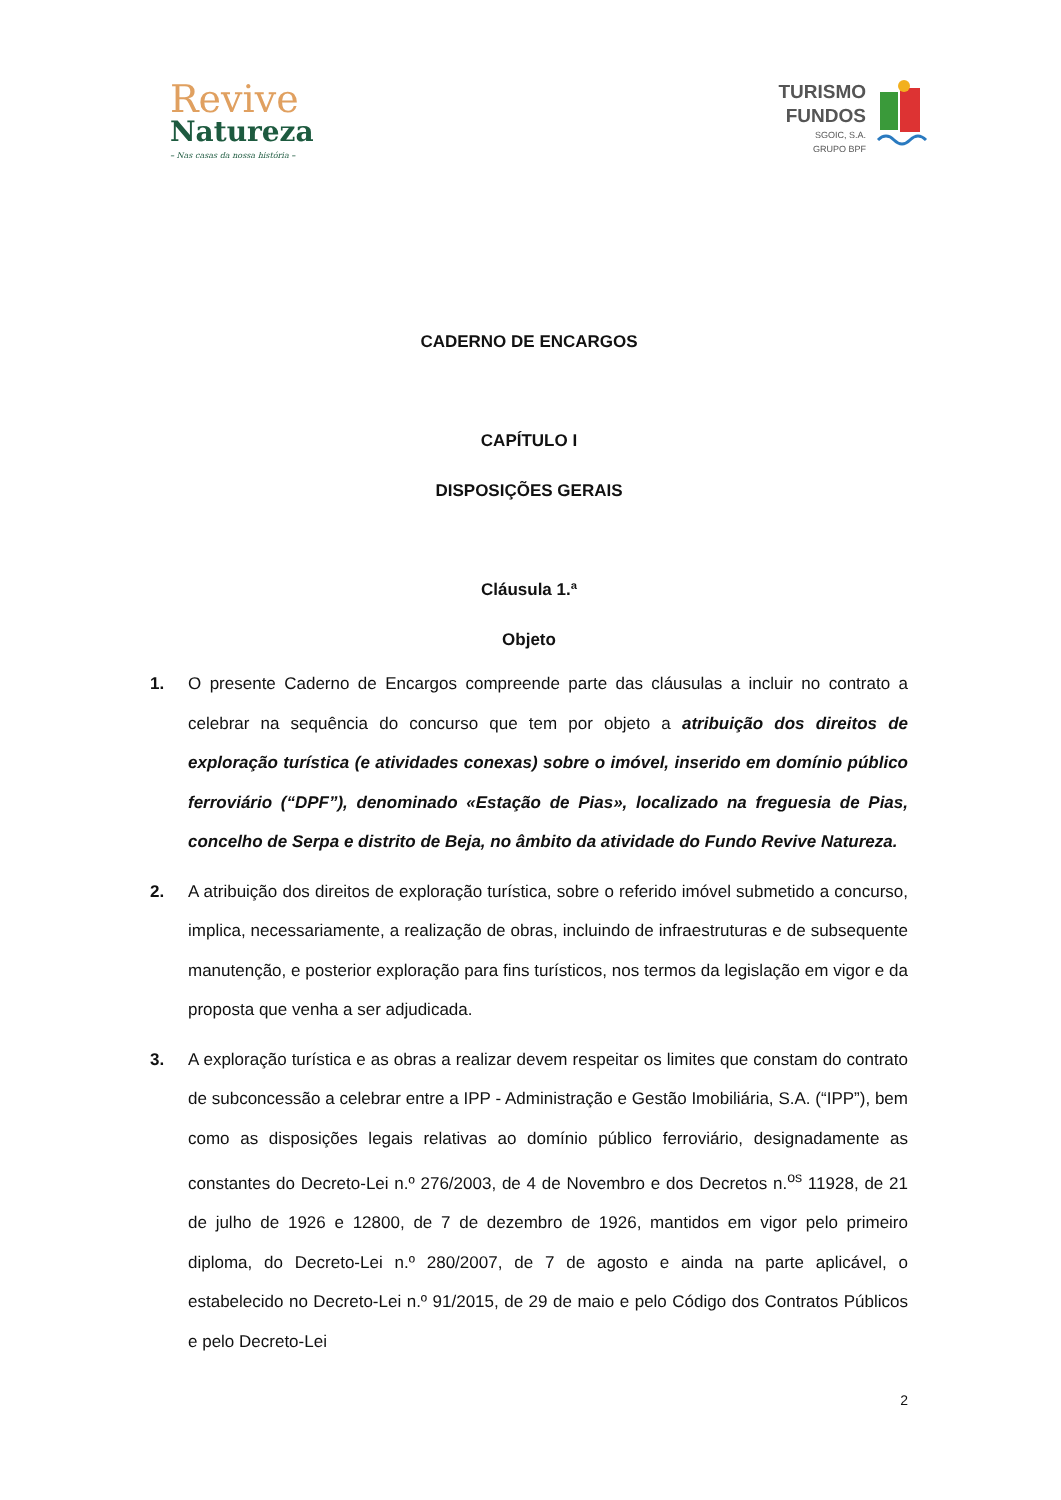Revive
Natureza
– Nas casas da nossa história –
TURISMO
FUNDOS
SGOIC, S.A.
GRUPO BPF
CADERNO DE ENCARGOS
CAPÍTULO I
DISPOSIÇÕES GERAIS
Cláusula 1.ª
Objeto
1. O presente Caderno de Encargos compreende parte das cláusulas a incluir no contrato a celebrar na sequência do concurso que tem por objeto a atribuição dos direitos de exploração turística (e atividades conexas) sobre o imóvel, inserido em domínio público ferroviário (“DPF”), denominado «Estação de Pias», localizado na freguesia de Pias, concelho de Serpa e distrito de Beja, no âmbito da atividade do Fundo Revive Natureza.
2. A atribuição dos direitos de exploração turística, sobre o referido imóvel submetido a concurso, implica, necessariamente, a realização de obras, incluindo de infraestruturas e de subsequente manutenção, e posterior exploração para fins turísticos, nos termos da legislação em vigor e da proposta que venha a ser adjudicada.
3. A exploração turística e as obras a realizar devem respeitar os limites que constam do contrato de subconcessão a celebrar entre a IPP - Administração e Gestão Imobiliária, S.A. (“IPP”), bem como as disposições legais relativas ao domínio público ferroviário, designadamente as constantes do Decreto-Lei n.º 276/2003, de 4 de Novembro e dos Decretos n.<sup>os</sup> 11928, de 21 de julho de 1926 e 12800, de 7 de dezembro de 1926, mantidos em vigor pelo primeiro diploma, do Decreto-Lei n.º 280/2007, de 7 de agosto e ainda na parte aplicável, o estabelecido no Decreto-Lei n.º 91/2015, de 29 de maio e pelo Código dos Contratos Públicos e pelo Decreto-Lei
2